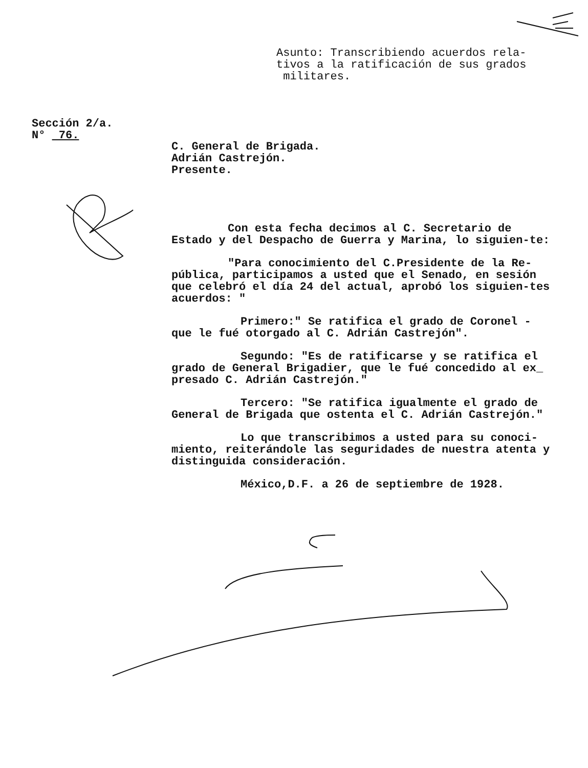Asunto: Transcribiendo acuerdos rela-
tivos a la ratificación de sus grados
militares.
Sección 2/a.
N° 76.
C. General de Brigada.
Adrián Castrejón.
Presente.
Con esta fecha decimos al C. Secretario de Estado y del Despacho de Guerra y Marina, lo siguien-te:
"Para conocimiento del C.Presidente de la Re-pública, participamos a usted que el Senado, en sesión que celebró el día 24 del actual, aprobó los siguien-tes acuerdos: "
Primero:" Se ratifica el grado de Coronel - que le fué otorgado al C. Adrián Castrejón".
Segundo: "Es de ratificarse y se ratifica el grado de General Brigadier, que le fué concedido al ex_ presado C. Adrián Castrejón."
Tercero: "Se ratifica igualmente el grado de General de Brigada que ostenta el C. Adrián Castrejón."
Lo que transcribimos a usted para su conoci-miento, reiterándole las seguridades de nuestra atenta y distinguida consideración.
México,D.F. a 26 de septiembre de 1928.